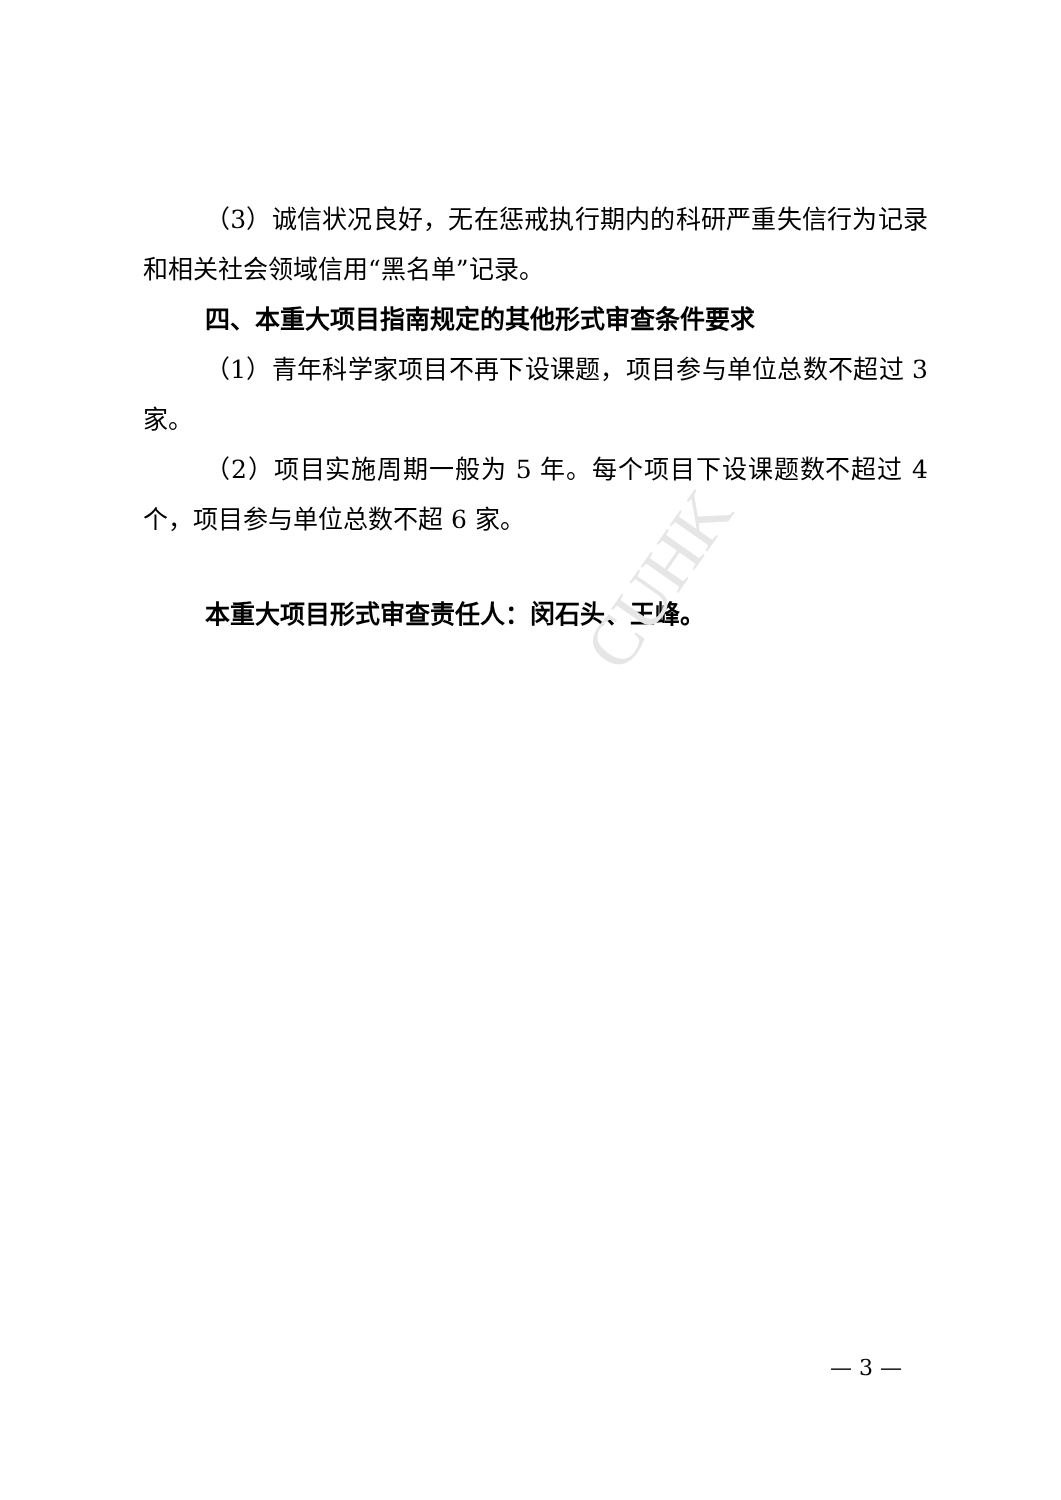CUHK
（3）诚信状况良好，无在惩戒执行期内的科研严重失信行为记录和相关社会领域信用“黑名单”记录。
四、本重大项目指南规定的其他形式审查条件要求
（1）青年科学家项目不再下设课题，项目参与单位总数不超过 3 家。
（2）项目实施周期一般为 5 年。每个项目下设课题数不超过 4 个，项目参与单位总数不超 6 家。
本重大项目形式审查责任人：闵石头、王峰。
— 3 —